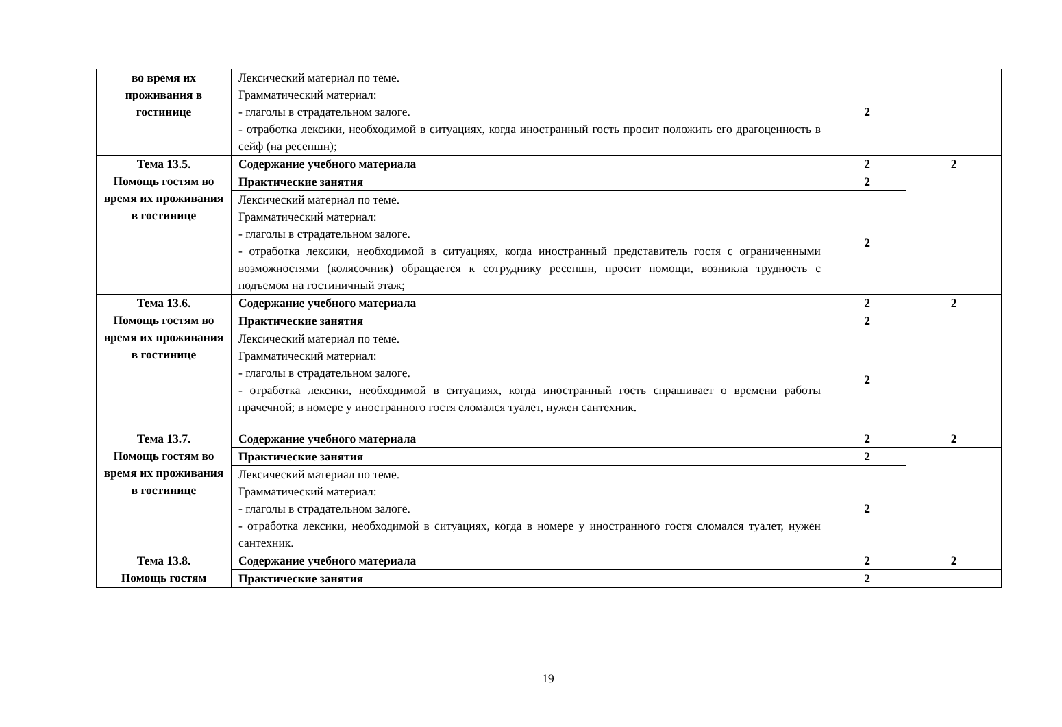| во время их проживания в гостинице | Лексический материал по теме. Грамматический материал: - глаголы в страдательном залоге. - отработка лексики, необходимой в ситуациях, когда иностранный гость просит положить его драгоценность в сейф (на ресепшн); | 2 | |
| Тема 13.5. Помощь гостям во время их проживания в гостинице | Содержание учебного материала | 2 | 2 |
| | Практические занятия | 2 | |
| | Лексический материал по теме. Грамматический материал: - глаголы в страдательном залоге. - отработка лексики, необходимой в ситуациях, когда иностранный представитель гостя с ограниченными возможностями (колясочник) обращается к сотруднику ресепшн, просит помощи, возникла трудность с подъемом на гостиничный этаж; | 2 | |
| Тема 13.6. Помощь гостям во время их проживания в гостинице | Содержание учебного материала | 2 | 2 |
| | Практические занятия | 2 | |
| | Лексический материал по теме. Грамматический материал: - глаголы в страдательном залоге. - отработка лексики, необходимой в ситуациях, когда иностранный гость спрашивает о времени работы прачечной; в номере у иностранного гостя сломался туалет, нужен сантехник. | 2 | |
| Тема 13.7. Помощь гостям во время их проживания в гостинице | Содержание учебного материала | 2 | 2 |
| | Практические занятия | 2 | |
| | Лексический материал по теме. Грамматический материал: - глаголы в страдательном залоге. - отработка лексики, необходимой в ситуациях, когда в номере у иностранного гостя сломался туалет, нужен сантехник. | 2 | |
| Тема 13.8. Помощь гостям | Содержание учебного материала | 2 | 2 |
| | Практические занятия | 2 | |
19